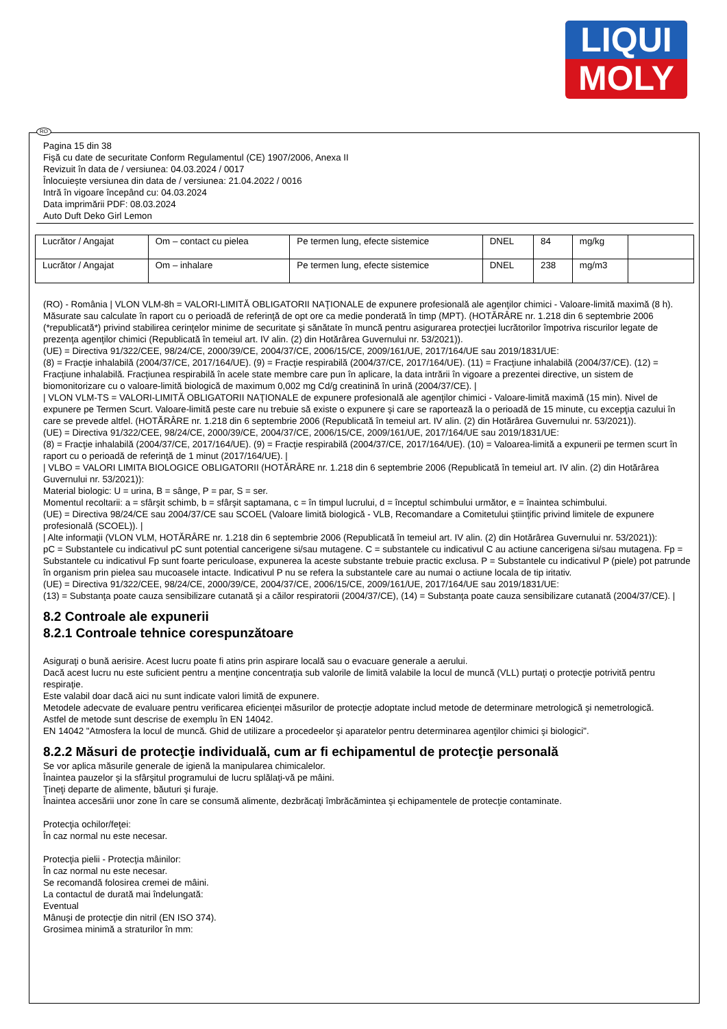LIQUI
MOLY
RO
Pagina 15 din 38
Fişă cu date de securitate Conform Regulamentul (CE) 1907/2006, Anexa II
Revizuit în data de / versiunea: 04.03.2024 / 0017
Înlocuieşte versiunea din data de / versiunea: 21.04.2022 / 0016
Intră în vigoare începând cu: 04.03.2024
Data imprimării PDF: 08.03.2024
Auto Duft Deko Girl Lemon
| Lucrător / Angajat | Om – contact cu pielea | Pe termen lung, efecte sistemice | DNEL | 84 | mg/kg | |
| Lucrător / Angajat | Om – inhalare | Pe termen lung, efecte sistemice | DNEL | 238 | mg/m3 | |
(RO) - România | VLON VLM-8h = VALORI-LIMITĂ OBLIGATORII NAŢIONALE de expunere profesională ale agenţilor chimici - Valoare-limită maximă (8 h). Măsurate sau calculate în raport cu o perioadă de referinţă de opt ore ca medie ponderată în timp (MPT). (HOTĂRÂRE nr. 1.218 din 6 septembrie 2006 (*republicată*) privind stabilirea cerinţelor minime de securitate şi sănătate în muncă pentru asigurarea protecţiei lucrătorilor împotriva riscurilor legate de prezenţa agenţilor chimici (Republicată în temeiul art. IV alin. (2) din Hotărârea Guvernului nr. 53/2021)).
(UE) = Directiva 91/322/CEE, 98/24/CE, 2000/39/CE, 2004/37/CE, 2006/15/CE, 2009/161/UE, 2017/164/UE sau 2019/1831/UE:
(8) = Fracţie inhalabilă (2004/37/CE, 2017/164/UE). (9) = Fracţie respirabilă (2004/37/CE, 2017/164/UE). (11) = Fracţiune inhalabilă (2004/37/CE). (12) = Fracţiune inhalabilă. Fracţiunea respirabilă în acele state membre care pun în aplicare, la data intrării în vigoare a prezentei directive, un sistem de biomonitorizare cu o valoare-limită biologică de maximum 0,002 mg Cd/g creatinină în urină (2004/37/CE). |
| VLON VLM-TS = VALORI-LIMITĂ OBLIGATORII NAŢIONALE de expunere profesională ale agenţilor chimici - Valoare-limită maximă (15 min). Nivel de expunere pe Termen Scurt. Valoare-limită peste care nu trebuie să existe o expunere şi care se raportează la o perioadă de 15 minute, cu excepţia cazului în care se prevede altfel. (HOTĂRÂRE nr. 1.218 din 6 septembrie 2006 (Republicată în temeiul art. IV alin. (2) din Hotărârea Guvernului nr. 53/2021)).
(UE) = Directiva 91/322/CEE, 98/24/CE, 2000/39/CE, 2004/37/CE, 2006/15/CE, 2009/161/UE, 2017/164/UE sau 2019/1831/UE:
(8) = Fracţie inhalabilă (2004/37/CE, 2017/164/UE). (9) = Fracţie respirabilă (2004/37/CE, 2017/164/UE). (10) = Valoarea-limită a expunerii pe termen scurt în raport cu o perioadă de referinţă de 1 minut (2017/164/UE). |
| VLBO = VALORI LIMITA BIOLOGICE OBLIGATORII (HOTĂRÂRE nr. 1.218 din 6 septembrie 2006 (Republicată în temeiul art. IV alin. (2) din Hotărârea Guvernului nr. 53/2021)):
Material biologic: U = urina, B = sânge, P = par, S = ser.
Momentul recoltarii: a = sfârşit schimb, b = sfârşit saptamana, c = în timpul lucrului, d = începtul schimbului următor, e = înaintea schimbului.
(UE) = Directiva 98/24/CE sau 2004/37/CE sau SCOEL (Valoare limită biologică - VLB, Recomandare a Comitetului ştiinţific privind limitele de expunere profesională (SCOEL)). |
| Alte informaţii (VLON VLM, HOTĂRÂRE nr. 1.218 din 6 septembrie 2006 (Republicată în temeiul art. IV alin. (2) din Hotărârea Guvernului nr. 53/2021)):
pC = Substantele cu indicativul pC sunt potential cancerigene si/sau mutagene. C = substantele cu indicativul C au actiune cancerigena si/sau mutagena. Fp = Substantele cu indicativul Fp sunt foarte periculoase, expunerea la aceste substante trebuie practic exclusa. P = Substantele cu indicativul P (piele) pot patrunde în organism prin pielea sau mucoasele intacte. Indicativul P nu se refera la substantele care au numai o actiune locala de tip iritativ.
(UE) = Directiva 91/322/CEE, 98/24/CE, 2000/39/CE, 2004/37/CE, 2006/15/CE, 2009/161/UE, 2017/164/UE sau 2019/1831/UE:
(13) = Substanţa poate cauza sensibilizare cutanată şi a căilor respiratorii (2004/37/CE), (14) = Substanţa poate cauza sensibilizare cutanată (2004/37/CE). |
8.2 Controale ale expunerii
8.2.1 Controale tehnice corespunzătoare
Asiguraţi o bună aerisire. Acest lucru poate fi atins prin aspirare locală sau o evacuare generale a aerului.
Dacă acest lucru nu este suficient pentru a menţine concentraţia sub valorile de limită valabile la locul de muncă (VLL) purtaţi o protecţie potrivită pentru respiraţie.
Este valabil doar dacă aici nu sunt indicate valori limită de expunere.
Metodele adecvate de evaluare pentru verificarea eficienţei măsurilor de protecţie adoptate includ metode de determinare metrologică şi nemetrologică.
Astfel de metode sunt descrise de exemplu în EN 14042.
EN 14042 "Atmosfera la locul de muncă. Ghid de utilizare a procedeelor şi aparatelor pentru determinarea agenţilor chimici şi biologici".
8.2.2 Măsuri de protecţie individuală, cum ar fi echipamentul de protecţie personală
Se vor aplica măsurile generale de igienă la manipularea chimicalelor.
Înaintea pauzelor şi la sfârşitul programului de lucru splălaţi-vă pe mâini.
Ţineţi departe de alimente, băuturi şi furaje.
Înaintea accesării unor zone în care se consumă alimente, dezbrăcaţi îmbrăcămintea şi echipamentele de protecţie contaminate.
Protecţia ochilor/feţei:
În caz normal nu este necesar.
Protecţia pielii - Protecţia mâinilor:
În caz normal nu este necesar.
Se recomandă folosirea cremei de mâini.
La contactul de durată mai îndelungată:
Eventual
Mânuşi de protecţie din nitril (EN ISO 374).
Grosimea minimă a straturilor în mm: